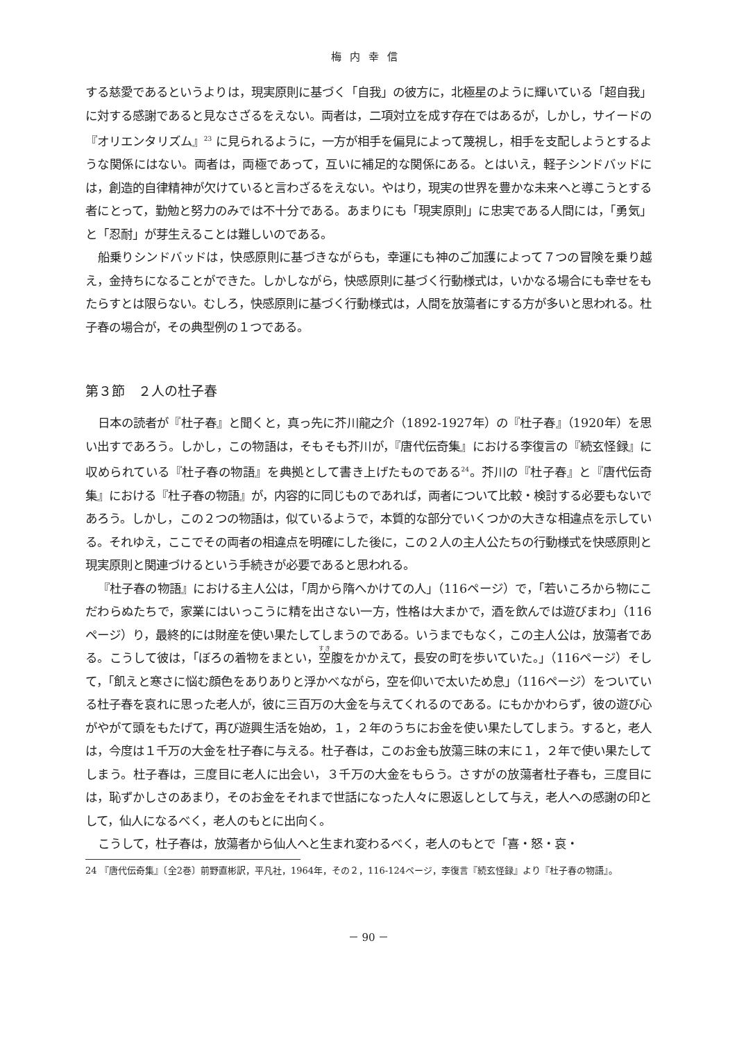梅内幸信
する慈愛であるというよりは，現実原則に基づく「自我」の彼方に，北極星のように輝いている「超自我」に対する感謝であると見なさざるをえない。両者は，二項対立を成す存在ではあるが，しかし，サイードの『オリエンタリズム』<sup>23</sup> に見られるように，一方が相手を偏見によって蔑視し，相手を支配しようとするような関係にはない。両者は，両極であって，互いに補足的な関係にある。とはいえ，軽子シンドバッドには，創造的自律精神が欠けていると言わざるをえない。やはり，現実の世界を豊かな未来へと導こうとする者にとって，勤勉と努力のみでは不十分である。あまりにも「現実原則」に忠実である人間には，「勇気」と「忍耐」が芽生えることは難しいのである。
船乗りシンドバッドは，快感原則に基づきながらも，幸運にも神のご加護によって７つの冒険を乗り越え，金持ちになることができた。しかしながら，快感原則に基づく行動様式は，いかなる場合にも幸せをもたらすとは限らない。むしろ，快感原則に基づく行動様式は，人間を放蕩者にする方が多いと思われる。杜子春の場合が，その典型例の１つである。
第３節　２人の杜子春
日本の読者が『杜子春』と聞くと，真っ先に芥川龍之介（1892-1927年）の『杜子春』（1920年）を思い出すであろう。しかし，この物語は，そもそも芥川が，『唐代伝奇集』における李復言の『続玄怪録』に収められている『杜子春の物語』を典拠として書き上げたものである<sup>24</sup>。芥川の『杜子春』と『唐代伝奇集』における『杜子春の物語』が，内容的に同じものであれば，両者について比較・検討する必要もないであろう。しかし，この２つの物語は，似ているようで，本質的な部分でいくつかの大きな相違点を示している。それゆえ，ここでその両者の相違点を明確にした後に，この２人の主人公たちの行動様式を快感原則と現実原則と関連づけるという手続きが必要であると思われる。
『杜子春の物語』における主人公は，「周から隋へかけての人」（116ページ）で，「若いころから物にこだわらぬたちで，家業にはいっこうに精を出さない一方，性格は大まかで，酒を飲んでは遊びまわ」（116ページ）り，最終的には財産を使い果たしてしまうのである。いうまでもなく，この主人公は，放蕩者である。こうして彼は，「ぼろの着物をまとい，空腹をかかえて，長安の町を歩いていた。」（116ページ）そして，「飢えと寒さに悩む顔色をありありと浮かべながら，空を仰いで太いため息」（116ページ）をついている杜子春を哀れに思った老人が，彼に三百万の大金を与えてくれるのである。にもかかわらず，彼の遊び心がやがて頭をもたげて，再び遊興生活を始め，１，２年のうちにお金を使い果たしてしまう。すると，老人は，今度は１千万の大金を杜子春に与える。杜子春は，このお金も放蕩三昧の末に１，２年で使い果たしてしまう。杜子春は，三度目に老人に出会い，３千万の大金をもらう。さすがの放蕩者杜子春も，三度目には，恥ずかしさのあまり，そのお金をそれまで世話になった人々に恩返しとして与え，老人への感謝の印として，仙人になるべく，老人のもとに出向く。
こうして，杜子春は，放蕩者から仙人へと生まれ変わるべく，老人のもとで「喜・怒・哀・
24 『唐代伝奇集』〔全2巻〕前野直彬訳，平凡社，1964年，その２，116-124ページ，李復言『続玄怪録』より『杜子春の物語』。
－ 90 －